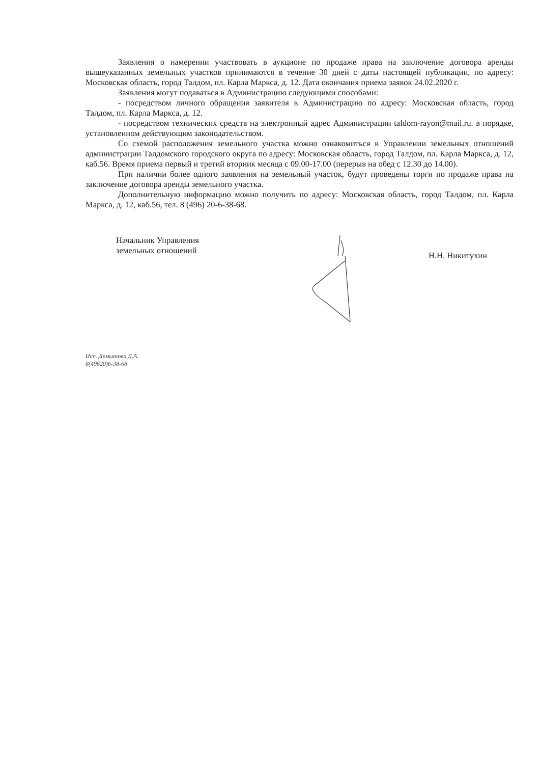Заявления о намерении участвовать в аукционе по продаже права на заключение договора аренды вышеуказанных земельных участков принимаются в течение 30 дней с даты настоящей публикации, по адресу: Московская область, город Талдом, пл. Карла Маркса, д. 12. Дата окончания приема заявок 24.02.2020 г.
Заявления могут подаваться в Администрацию следующими способами:
- посредством личного обращения заявителя в Администрацию по адресу: Московская область, город Талдом, пл. Карла Маркса, д. 12.
- посредством технических средств на электронный адрес Администрации taldom-rayon@mail.ru. в порядке, установленном действующим законодательством.
Со схемой расположения земельного участка можно ознакомиться в Управлении земельных отношений администрации Талдомского городского округа по адресу: Московская область, город Талдом, пл. Карла Маркса, д. 12, каб.56. Время приема первый и третий вторник месяца с 09.00-17.00 (перерыв на обед с 12.30 до 14.00).
При наличии более одного заявления на земельный участок, будут проведены торги по продаже права на заключение договора аренды земельного участка.
Дополнительную информацию можно получить по адресу: Московская область, город Талдом, пл. Карла Маркса, д. 12, каб.56, тел. 8 (496) 20-6-38-68.
Начальник Управления
земельных отношений
Н.Н. Никитухин
Исп. Демьянова Д.А.
8(49620)6-38-68